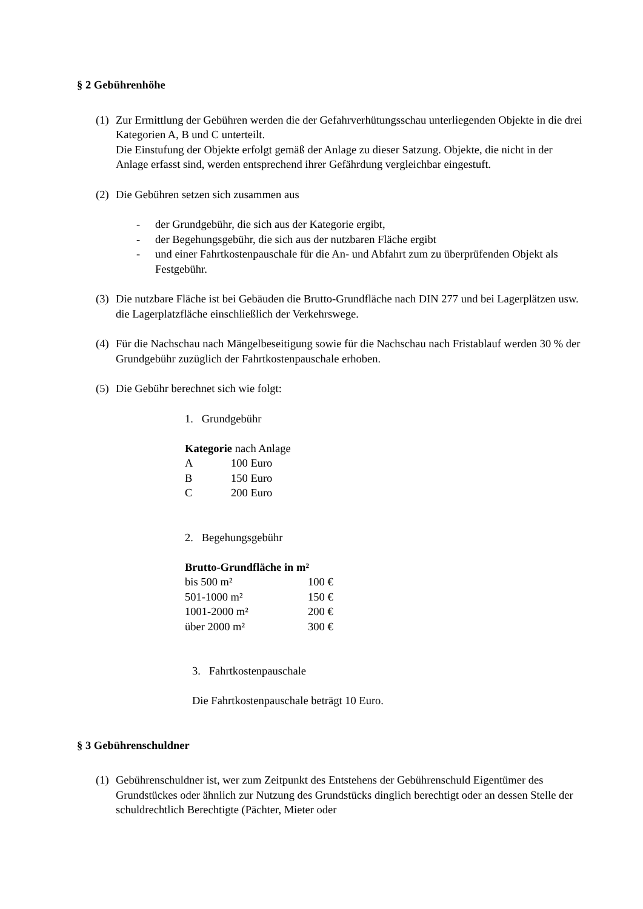§ 2 Gebührenhöhe
(1)
Zur Ermittlung der Gebühren werden die der Gefahrverhütungsschau unterliegenden Objekte in die drei Kategorien A, B und C unterteilt.
Die Einstufung der Objekte erfolgt gemäß der Anlage zu dieser Satzung. Objekte, die nicht in der Anlage erfasst sind, werden entsprechend ihrer Gefährdung vergleichbar eingestuft.
(2)
Die Gebühren setzen sich zusammen aus
- der Grundgebühr, die sich aus der Kategorie ergibt,
- der Begehungsgebühr, die sich aus der nutzbaren Fläche ergibt
- und einer Fahrtkostenpauschale für die An- und Abfahrt zum zu überprüfenden Objekt als Festgebühr.
(3)
Die nutzbare Fläche ist bei Gebäuden die Brutto-Grundfläche nach DIN 277 und bei Lagerplätzen usw. die Lagerplatzfläche einschließlich der Verkehrswege.
(4)
Für die Nachschau nach Mängelbeseitigung sowie für die Nachschau nach Fristablauf werden 30 % der Grundgebühr zuzüglich der Fahrtkostenpauschale erhoben.
(5)
Die Gebühr berechnet sich wie folgt:
1. Grundgebühr
Kategorie nach Anlage
| A | 100 Euro |
| B | 150 Euro |
| C | 200 Euro |
2. Begehungsgebühr
Brutto-Grundfläche in m²
| bis 500 m² | 100 € |
| 501-1000 m² | 150 € |
| 1001-2000 m² | 200 € |
| über 2000 m² | 300 € |
3. Fahrtkostenpauschale
Die Fahrtkostenpauschale beträgt 10 Euro.
§ 3 Gebührenschuldner
(1)
Gebührenschuldner ist, wer zum Zeitpunkt des Entstehens der Gebührenschuld Eigentümer des Grundstückes oder ähnlich zur Nutzung des Grundstücks dinglich berechtigt oder an dessen Stelle der schuldrechtlich Berechtigte (Pächter, Mieter oder